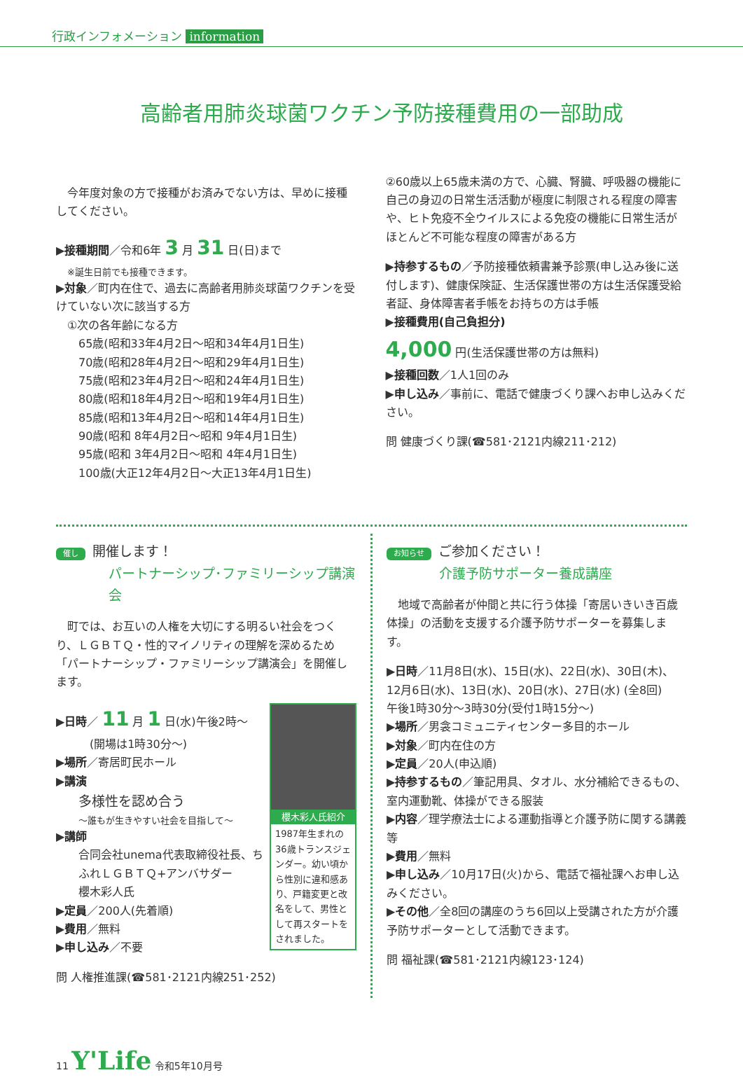行政インフォメーション information
高齢者用肺炎球菌ワクチン予防接種費用の一部助成
　今年度対象の方で接種がお済みでない方は、早めに接種してください。
▶接種期間／令和6年 3 月 31 日(日)まで
※誕生日前でも接種できます。
▶対象／町内在住で、過去に高齢者用肺炎球菌ワクチンを受けていない次に該当する方
①次の各年齢になる方
65歳(昭和33年4月2日～昭和34年4月1日生)
70歳(昭和28年4月2日～昭和29年4月1日生)
75歳(昭和23年4月2日～昭和24年4月1日生)
80歳(昭和18年4月2日～昭和19年4月1日生)
85歳(昭和13年4月2日～昭和14年4月1日生)
90歳(昭和 8年4月2日～昭和 9年4月1日生)
95歳(昭和 3年4月2日～昭和 4年4月1日生)
100歳(大正12年4月2日～大正13年4月1日生)
②60歳以上65歳未満の方で、心臓、腎臓、呼吸器の機能に自己の身辺の日常生活活動が極度に制限される程度の障害や、ヒト免疫不全ウイルスによる免疫の機能に日常生活がほとんど不可能な程度の障害がある方
▶持参するもの／予防接種依頼書兼予診票(申し込み後に送付します)、健康保険証、生活保護世帯の方は生活保護受給者証、身体障害者手帳をお持ちの方は手帳
▶接種費用(自己負担分)
4,000 円(生活保護世帯の方は無料)
▶接種回数／1人1回のみ
▶申し込み／事前に、電話で健康づくり課へお申し込みください。
問 健康づくり課(☎581･2121内線211･212)
催し 開催します！
パートナーシップ･ファミリーシップ講演会
　町では、お互いの人権を大切にする明るい社会をつくり、ＬＧＢＴＱ・性的マイノリティの理解を深めるため「パートナーシップ・ファミリーシップ講演会」を開催します。
櫻木彩人氏紹介
1987年生まれの36歳トランスジェンダー。幼い頃から性別に違和感あり、戸籍変更と改名をして、男性として再スタートをされました。
▶日時／ 11 月 1 日(水)午後2時～
　　　(開場は1時30分～)
▶場所／寄居町民ホール
▶講演
多様性を認め合う
～誰もが生きやすい社会を目指して～
▶講師
合同会社unema代表取締役社長、ちふれＬＧＢＴＱ+アンバサダー
櫻木彩人氏
▶定員／200人(先着順)
▶費用／無料
▶申し込み／不要
問 人権推進課(☎581･2121内線251･252)
お知らせ ご参加ください！
介護予防サポーター養成講座
　地域で高齢者が仲間と共に行う体操「寄居いきいき百歳体操」の活動を支援する介護予防サポーターを募集します。
▶日時／11月8日(水)、15日(水)、22日(水)、30日(木)、12月6日(水)、13日(水)、20日(水)、27日(水) (全8回)
午後1時30分～3時30分(受付1時15分～)
▶場所／男衾コミュニティセンター多目的ホール
▶対象／町内在住の方
▶定員／20人(申込順)
▶持参するもの／筆記用具、タオル、水分補給できるもの、室内運動靴、体操ができる服装
▶内容／理学療法士による運動指導と介護予防に関する講義等
▶費用／無料
▶申し込み／10月17日(火)から、電話で福祉課へお申し込みください。
▶その他／全8回の講座のうち6回以上受講された方が介護予防サポーターとして活動できます。
問 福祉課(☎581･2121内線123･124)
11 Y'Life 令和5年10月号